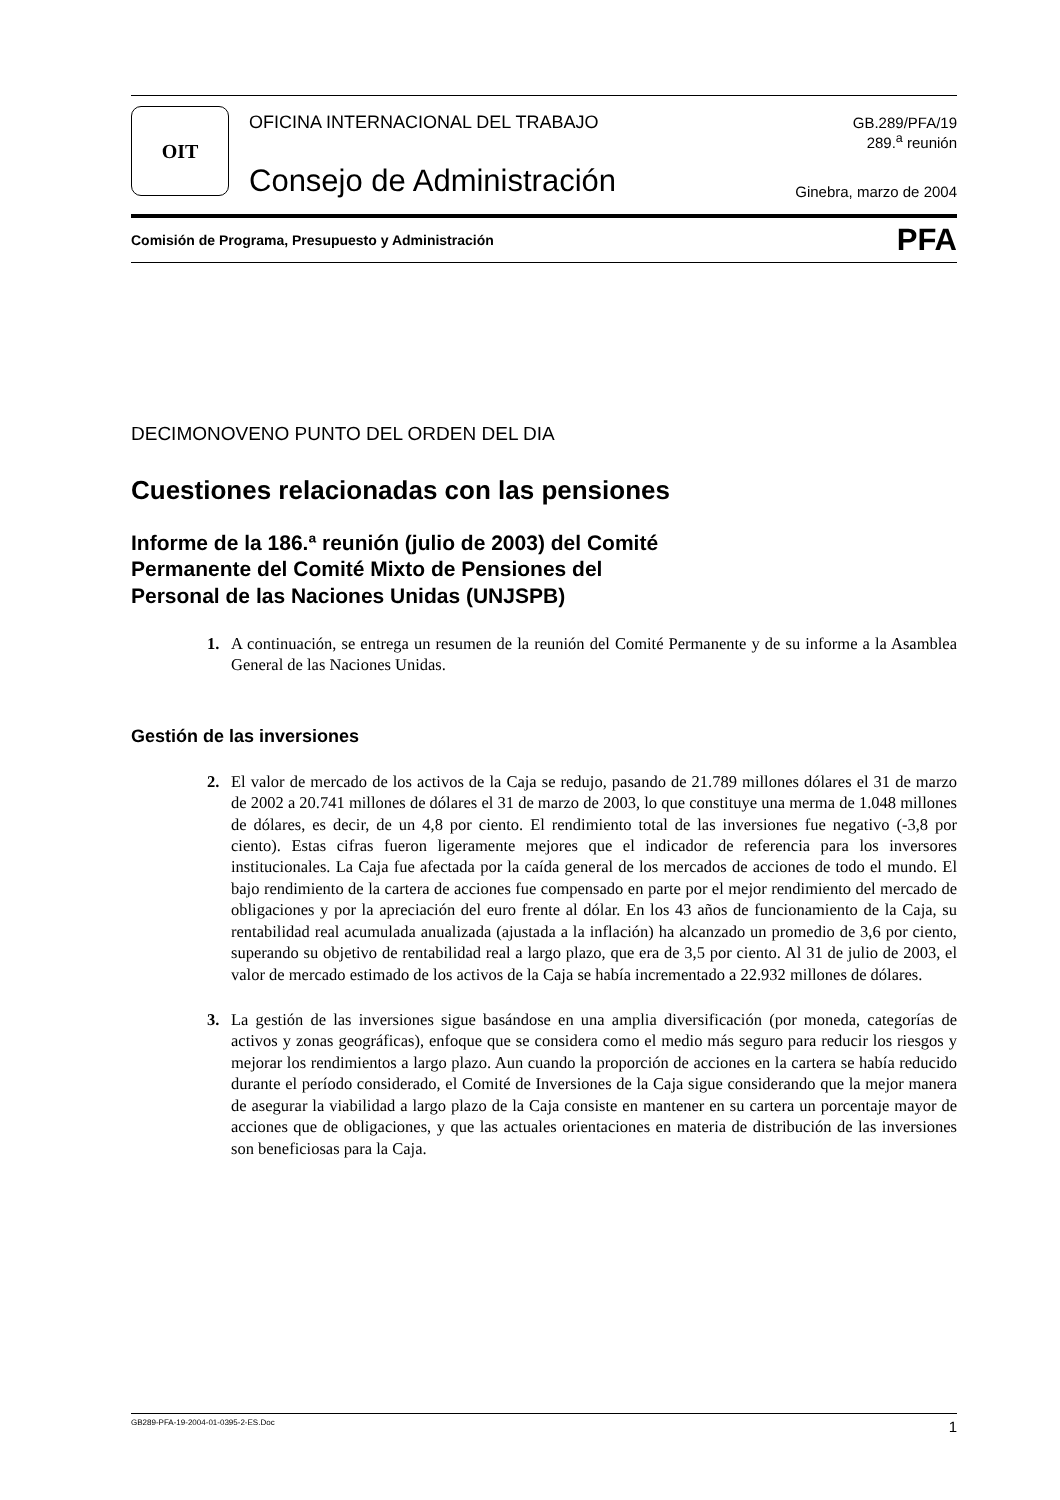OIT
OFICINA INTERNACIONAL DEL TRABAJO
Consejo de Administración
GB.289/PFA/19
289.<sup>a</sup> reunión
Ginebra, marzo de 2004
Comisión de Programa, Presupuesto y Administración PFA
DECIMONOVENO PUNTO DEL ORDEN DEL DIA
Cuestiones relacionadas con las pensiones
Informe de la 186.ª reunión (julio de 2003) del Comité
Permanente del Comité Mixto de Pensiones del
Personal de las Naciones Unidas (UNJSPB)
1. A continuación, se entrega un resumen de la reunión del Comité Permanente y de su informe a la Asamblea General de las Naciones Unidas.
Gestión de las inversiones
2. El valor de mercado de los activos de la Caja se redujo, pasando de 21.789 millones dólares el 31 de marzo de 2002 a 20.741 millones de dólares el 31 de marzo de 2003, lo que constituye una merma de 1.048 millones de dólares, es decir, de un 4,8 por ciento. El rendimiento total de las inversiones fue negativo (-3,8 por ciento). Estas cifras fueron ligeramente mejores que el indicador de referencia para los inversores institucionales. La Caja fue afectada por la caída general de los mercados de acciones de todo el mundo. El bajo rendimiento de la cartera de acciones fue compensado en parte por el mejor rendimiento del mercado de obligaciones y por la apreciación del euro frente al dólar. En los 43 años de funcionamiento de la Caja, su rentabilidad real acumulada anualizada (ajustada a la inflación) ha alcanzado un promedio de 3,6 por ciento, superando su objetivo de rentabilidad real a largo plazo, que era de 3,5 por ciento. Al 31 de julio de 2003, el valor de mercado estimado de los activos de la Caja se había incrementado a 22.932 millones de dólares.
3. La gestión de las inversiones sigue basándose en una amplia diversificación (por moneda, categorías de activos y zonas geográficas), enfoque que se considera como el medio más seguro para reducir los riesgos y mejorar los rendimientos a largo plazo. Aun cuando la proporción de acciones en la cartera se había reducido durante el período considerado, el Comité de Inversiones de la Caja sigue considerando que la mejor manera de asegurar la viabilidad a largo plazo de la Caja consiste en mantener en su cartera un porcentaje mayor de acciones que de obligaciones, y que las actuales orientaciones en materia de distribución de las inversiones son beneficiosas para la Caja.
GB289-PFA-19-2004-01-0395-2-ES.Doc 1